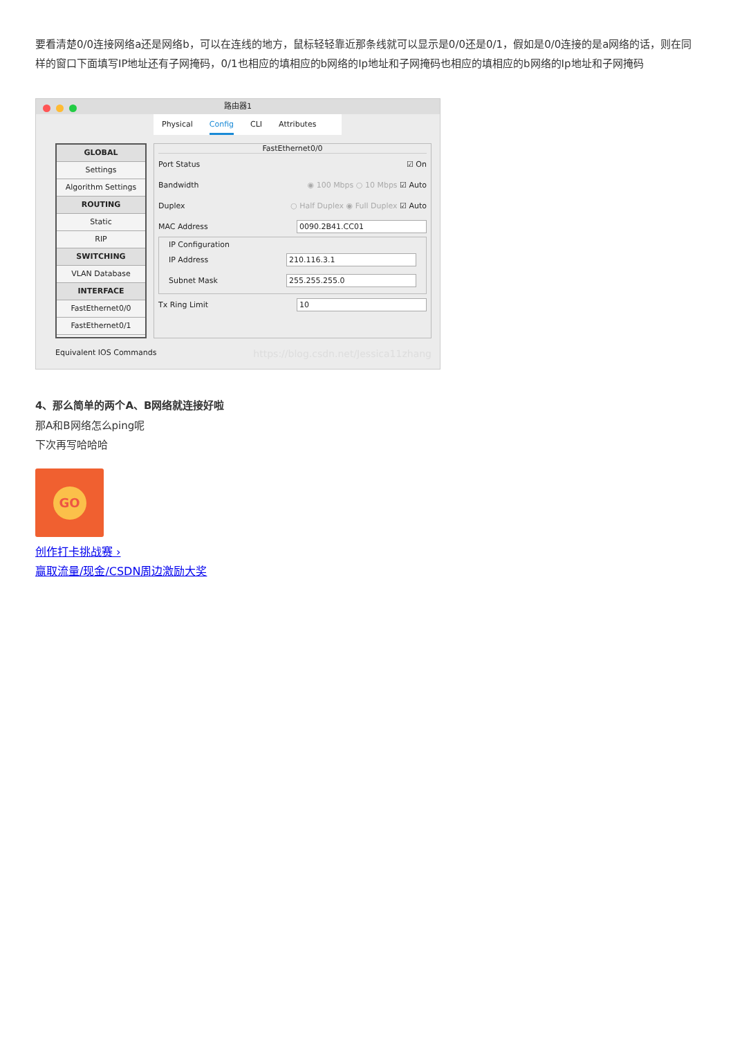要看清楚0/0连接网络a还是网络b，可以在连线的地方，鼠标轻轻靠近那条线就可以显示是0/0还是0/1，假如是0/0连接的是a网络的话，则在同样的窗口下面填写IP地址还有子网掩码，0/1也相应的填相应的b网络的Ip地址和子网掩码也相应的填相应的b网络的Ip地址和子网掩码
路由器1
Physical Config CLI Attributes
GLOBAL
Settings
Algorithm Settings
ROUTING
Static
RIP
SWITCHING
VLAN Database
INTERFACE
FastEthernet0/0
FastEthernet0/1
FastEthernet0/0
Port Status ☑ On
Bandwidth ◉ 100 Mbps ○ 10 Mbps ☑ Auto
Duplex ○ Half Duplex ◉ Full Duplex ☑ Auto
MAC Address 0090.2B41.CC01
IP Configuration
IP Address 210.116.3.1
Subnet Mask 255.255.255.0
Tx Ring Limit 10
Equivalent IOS Commands https://blog.csdn.net/Jessica11zhang
4、那么简单的两个A、B网络就连接好啦
那A和B网络怎么ping呢
下次再写哈哈哈
GO
创作打卡挑战赛 ›
赢取流量/现金/CSDN周边激励大奖